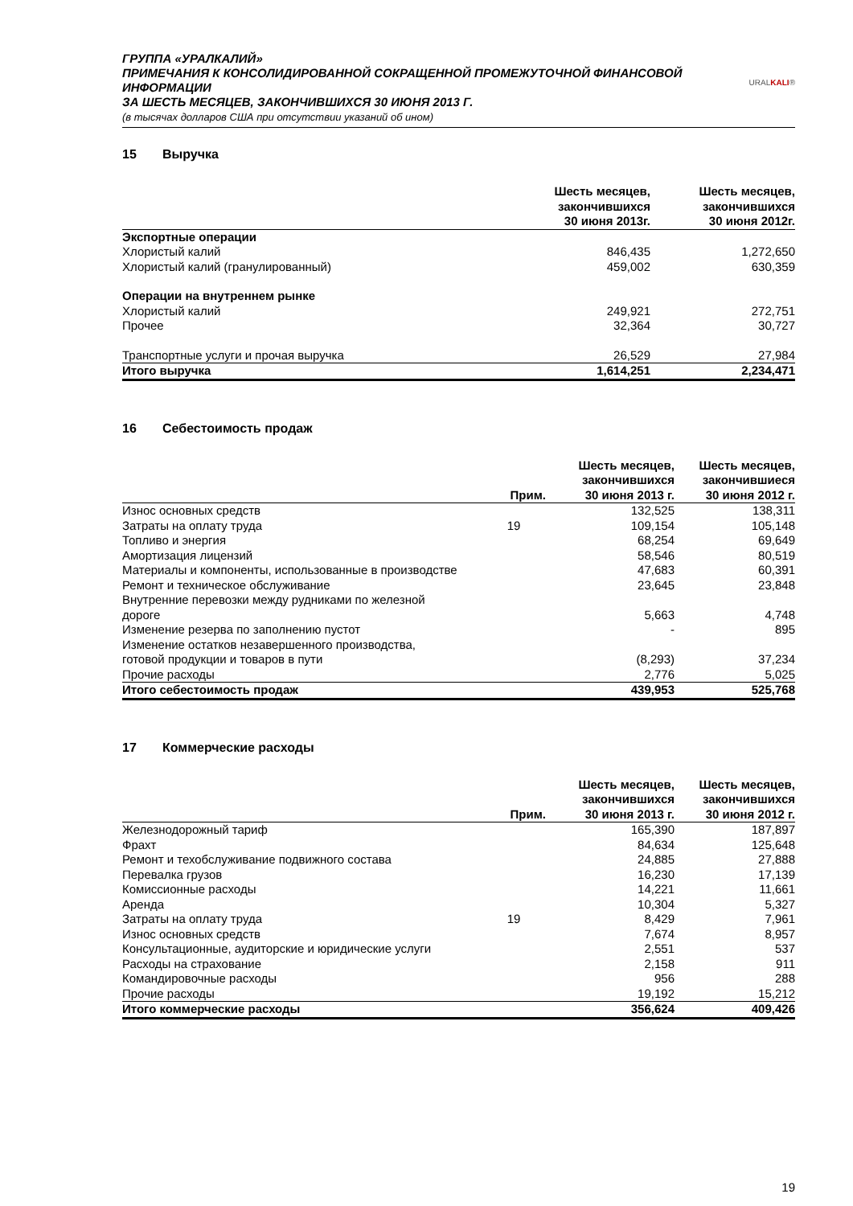ГРУППА «УРАЛКАЛИЙ»
ПРИМЕЧАНИЯ К КОНСОЛИДИРОВАННОЙ СОКРАЩЕННОЙ ПРОМЕЖУТОЧНОЙ ФИНАНСОВОЙ ИНФОРМАЦИИ
ЗА ШЕСТЬ МЕСЯЦЕВ, ЗАКОНЧИВШИХСЯ 30 ИЮНЯ 2013 Г.
(в тысячах долларов США при отсутствии указаний об ином)
URALKALI®
15 Выручка
| | Шесть месяцев, закончившихся 30 июня 2013г. | Шесть месяцев, закончившихся 30 июня 2012г. |
| --- | --- | --- |
| Экспортные операции | | |
| Хлористый калий | 846,435 | 1,272,650 |
| Хлористый калий (гранулированный) | 459,002 | 630,359 |
| Операции на внутреннем рынке | | |
| Хлористый калий | 249,921 | 272,751 |
| Прочее | 32,364 | 30,727 |
| Транспортные услуги и прочая выручка | 26,529 | 27,984 |
| Итого выручка | 1,614,251 | 2,234,471 |
16 Себестоимость продаж
| | Прим. | Шесть месяцев, закончившихся 30 июня 2013 г. | Шесть месяцев, закончившиеся 30 июня 2012 г. |
| --- | --- | --- | --- |
| Износ основных средств | | 132,525 | 138,311 |
| Затраты на оплату труда | 19 | 109,154 | 105,148 |
| Топливо и энергия | | 68,254 | 69,649 |
| Амортизация лицензий | | 58,546 | 80,519 |
| Материалы и компоненты, использованные в производстве | | 47,683 | 60,391 |
| Ремонт и техническое обслуживание | | 23,645 | 23,848 |
| Внутренние перевозки между рудниками по железной дороге | | 5,663 | 4,748 |
| Изменение резерва по заполнению пустот | | - | 895 |
| Изменение остатков незавершенного производства, готовой продукции и товаров в пути | | (8,293) | 37,234 |
| Прочие расходы | | 2,776 | 5,025 |
| Итого себестоимость продаж | | 439,953 | 525,768 |
17 Коммерческие расходы
| | Прим. | Шесть месяцев, закончившихся 30 июня 2013 г. | Шесть месяцев, закончившихся 30 июня 2012 г. |
| --- | --- | --- | --- |
| Железнодорожный тариф | | 165,390 | 187,897 |
| Фрахт | | 84,634 | 125,648 |
| Ремонт и техобслуживание подвижного состава | | 24,885 | 27,888 |
| Перевалка грузов | | 16,230 | 17,139 |
| Комиссионные расходы | | 14,221 | 11,661 |
| Аренда | | 10,304 | 5,327 |
| Затраты на оплату труда | 19 | 8,429 | 7,961 |
| Износ основных средств | | 7,674 | 8,957 |
| Консультационные, аудиторские и юридические услуги | | 2,551 | 537 |
| Расходы на страхование | | 2,158 | 911 |
| Командировочные расходы | | 956 | 288 |
| Прочие расходы | | 19,192 | 15,212 |
| Итого коммерческие расходы | | 356,624 | 409,426 |
19